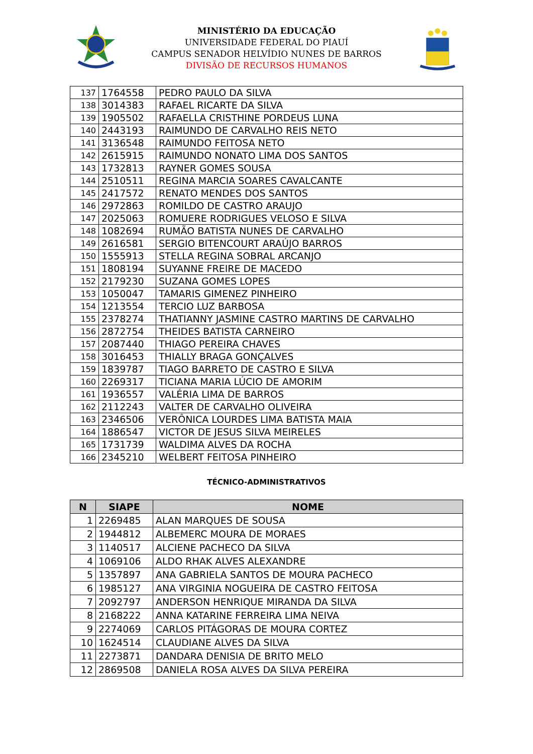MINISTÉRIO DA EDUCAÇÃO
UNIVERSIDADE FEDERAL DO PIAUÍ
CAMPUS SENADOR HELVÍDIO NUNES DE BARROS
DIVISÃO DE RECURSOS HUMANOS
| 137 | 1764558 | PEDRO PAULO DA SILVA |
| 138 | 3014383 | RAFAEL RICARTE DA SILVA |
| 139 | 1905502 | RAFAELLA CRISTHINE PORDEUS LUNA |
| 140 | 2443193 | RAIMUNDO DE CARVALHO REIS NETO |
| 141 | 3136548 | RAIMUNDO FEITOSA NETO |
| 142 | 2615915 | RAIMUNDO NONATO LIMA DOS SANTOS |
| 143 | 1732813 | RAYNER GOMES SOUSA |
| 144 | 2510511 | REGINA MARCIA SOARES CAVALCANTE |
| 145 | 2417572 | RENATO MENDES DOS SANTOS |
| 146 | 2972863 | ROMILDO DE CASTRO ARAUJO |
| 147 | 2025063 | ROMUERE RODRIGUES VELOSO E SILVA |
| 148 | 1082694 | RUMÃO BATISTA NUNES DE CARVALHO |
| 149 | 2616581 | SERGIO BITENCOURT ARAÚJO BARROS |
| 150 | 1555913 | STELLA REGINA SOBRAL ARCANJO |
| 151 | 1808194 | SUYANNE FREIRE DE MACEDO |
| 152 | 2179230 | SUZANA GOMES LOPES |
| 153 | 1050047 | TAMARIS GIMENEZ PINHEIRO |
| 154 | 1213554 | TERCIO LUZ BARBOSA |
| 155 | 2378274 | THATIANNY JASMINE CASTRO MARTINS DE CARVALHO |
| 156 | 2872754 | THEIDES BATISTA CARNEIRO |
| 157 | 2087440 | THIAGO PEREIRA CHAVES |
| 158 | 3016453 | THIALLY BRAGA GONÇALVES |
| 159 | 1839787 | TIAGO BARRETO DE CASTRO E SILVA |
| 160 | 2269317 | TICIANA MARIA LÚCIO DE AMORIM |
| 161 | 1936557 | VALÉRIA LIMA DE BARROS |
| 162 | 2112243 | VALTER DE CARVALHO OLIVEIRA |
| 163 | 2346506 | VERÔNICA LOURDES LIMA BATISTA MAIA |
| 164 | 1886547 | VICTOR DE JESUS SILVA MEIRELES |
| 165 | 1731739 | WALDIMA ALVES DA ROCHA |
| 166 | 2345210 | WELBERT FEITOSA PINHEIRO |
TÉCNICO-ADMINISTRATIVOS
| N | SIAPE | NOME |
| --- | --- | --- |
| 1 | 2269485 | ALAN MARQUES DE SOUSA |
| 2 | 1944812 | ALBEMERC MOURA DE MORAES |
| 3 | 1140517 | ALCIENE PACHECO DA SILVA |
| 4 | 1069106 | ALDO RHAK ALVES ALEXANDRE |
| 5 | 1357897 | ANA GABRIELA SANTOS DE MOURA PACHECO |
| 6 | 1985127 | ANA VIRGINIA NOGUEIRA DE CASTRO FEITOSA |
| 7 | 2092797 | ANDERSON HENRIQUE MIRANDA DA SILVA |
| 8 | 2168222 | ANNA KATARINE FERREIRA LIMA NEIVA |
| 9 | 2274069 | CARLOS PITÁGORAS DE MOURA CORTEZ |
| 10 | 1624514 | CLAUDIANE ALVES DA SILVA |
| 11 | 2273871 | DANDARA DENISIA DE BRITO MELO |
| 12 | 2869508 | DANIELA ROSA ALVES DA SILVA PEREIRA |